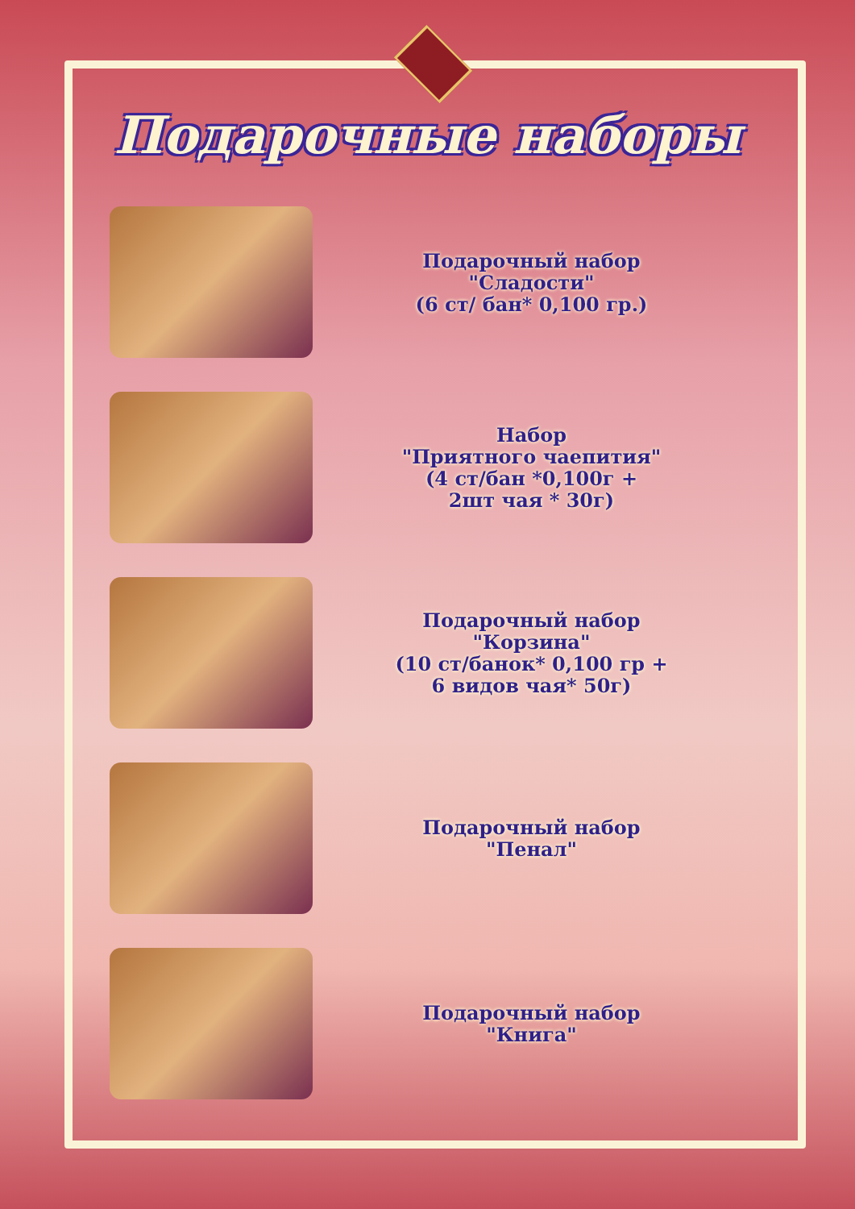Подарочные наборы
Подарочный набор
"Сладости"
(6 ст/ бан* 0,100 гр.)
Набор
"Приятного чаепития"
(4 ст/бан *0,100г +
2шт чая * 30г)
Подарочный набор
"Корзина"
(10 ст/банок* 0,100 гр +
6 видов чая* 50г)
Подарочный набор
"Пенал"
Подарочный набор
"Книга"